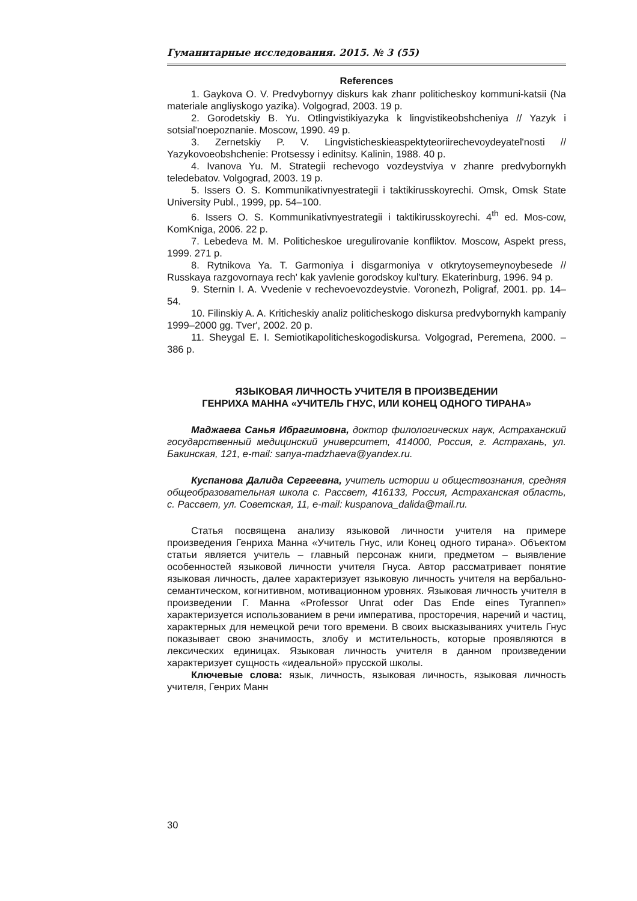Гуманитарные исследования. 2015. № 3 (55)
References
1. Gaykova O. V. Predvybornyy diskurs kak zhanr politicheskoy kommuni-katsii (Na materiale angliyskogo yazika). Volgograd, 2003. 19 p.
2. Gorodetskiy B. Yu. Otlingvistikiyazyka k lingvistikeobshcheniya // Yazyk i sotsial'noepoznanie. Moscow, 1990. 49 p.
3. Zernetskiy P. V. Lingvisticheskieaspektyteoriirechevoydeyatel'nosti // Yazykovoeobshchenie: Protsessy i edinitsy. Kalinin, 1988. 40 p.
4. Ivanova Yu. M. Strategii rechevogo vozdeystviya v zhanre predvybornykh teledebatov. Volgograd, 2003. 19 p.
5. Issers O. S. Kommunikativnyestrategii i taktikirusskoyrechi. Omsk, Omsk State University Publ., 1999, pp. 54–100.
6. Issers O. S. Kommunikativnyestrategii i taktikirusskoyrechi. 4<sup>th</sup> ed. Mos-cow, KomKniga, 2006. 22 p.
7. Lebedeva M. M. Politicheskoe uregulirovanie konfliktov. Moscow, Aspekt press, 1999. 271 p.
8. Rytnikova Ya. T. Garmoniya i disgarmoniya v otkrytoysemeynoybesede // Russkaya razgovornaya rech' kak yavlenie gorodskoy kul'tury. Ekaterinburg, 1996. 94 p.
9. Sternin I. A. Vvedenie v rechevoevozdeystvie. Voronezh, Poligraf, 2001. pp. 14–54.
10. Filinskiy A. A. Kriticheskiy analiz politicheskogo diskursa predvybornykh kampaniy 1999–2000 gg. Tver', 2002. 20 p.
11. Sheygal E. I. Semiotikapoliticheskogodiskursa. Volgograd, Peremena, 2000. – 386 p.
ЯЗЫКОВАЯ ЛИЧНОСТЬ УЧИТЕЛЯ В ПРОИЗВЕДЕНИИ
ГЕНРИХА МАННА «УЧИТЕЛЬ ГНУС, ИЛИ КОНЕЦ ОДНОГО ТИРАНА»
Маджаева Санья Ибрагимовна, доктор филологических наук, Астраханский государственный медицинский университет, 414000, Россия, г. Астрахань, ул. Бакинская, 121, e-mail: sanya-madzhaeva@yandex.ru.
Куспанова Далида Сергеевна, учитель истории и обществознания, средняя общеобразовательная школа с. Рассвет, 416133, Россия, Астраханская область, с. Рассвет, ул. Советская, 11, e-mail: kuspanova_dalida@mail.ru.
Статья посвящена анализу языковой личности учителя на примере произведения Генриха Манна «Учитель Гнус, или Конец одного тирана». Объектом статьи является учитель – главный персонаж книги, предметом – выявление особенностей языковой личности учителя Гнуса. Автор рассматривает понятие языковая личность, далее характеризует языковую личность учителя на вербально-семантическом, когнитивном, мотивационном уровнях. Языковая личность учителя в произведении Г. Манна «Professor Unrat oder Das Ende eines Tyrannen» характеризуется использованием в речи императива, просторечия, наречий и частиц, характерных для немецкой речи того времени. В своих высказываниях учитель Гнус показывает свою значимость, злобу и мстительность, которые проявляются в лексических единицах. Языковая личность учителя в данном произведении характеризует сущность «идеальной» прусской школы.
Ключевые слова: язык, личность, языковая личность, языковая личность учителя, Генрих Манн
30